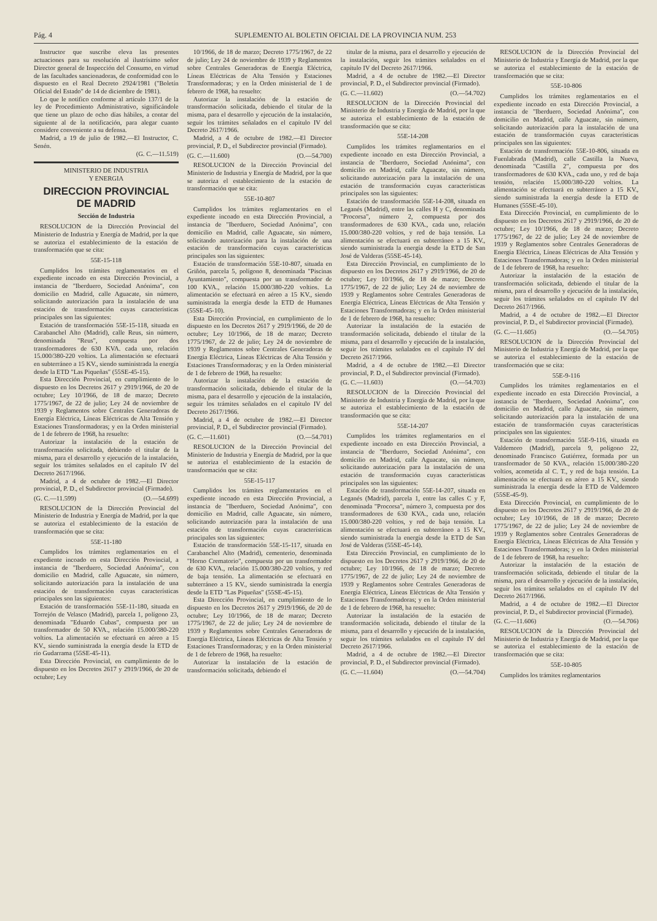Pág. 4 SUPLEMENTO AL BOLETIN OFICIAL DE LA PROVINCIA NUM. 253
Instructor que suscribe eleva las presentes actuaciones para su resolución al ilustrísimo señor Director general de Inspección del Consumo, en virtud de las facultades sancionadoras, de conformidad con lo dispuesto en el Real Decreto 2924/1981 ("Boletín Oficial del Estado" de 14 de diciembre de 1981).
Lo que le notifico conforme al artículo 137/1 de la ley de Procedimiento Administrativo, significándole que tiene un plazo de ocho días hábiles, a contar del siguiente al de la notificación, para alegar cuanto considere conveniente a su defensa.
Madrid, a 19 de julio de 1982.—El Instructor, C. Senén.
(G. C.—11.519)
MINISTERIO DE INDUSTRIA
Y ENERGIA
DIRECCION PROVINCIAL
DE MADRID
Sección de Industria
RESOLUCION de la Dirección Provincial del Ministerio de Industria y Energía de Madrid, por la que se autoriza el establecimiento de la estación de transformación que se cita:
55E-15-118
Cumplidos los trámites reglamentarios en el expediente incoado en esta Dirección Provincial, a instancia de "Iberduero, Sociedad Anónima", con domicilio en Madrid, calle Aguacate, sin número, solicitando autorización para la instalación de una estación de transformación cuyas características principales son las siguientes:
Estación de transformación 55E-15-118, situada en Carabanchel Alto (Madrid), calle Reus, sin número, denominada "Reus", compuesta por dos transformadores de 630 KVA. cada uno, relación 15.000/380-220 voltios. La alimentación se efectuará en subterráneo a 15 KV., siendo suministrada la energía desde la ETD "Las Piqueñas" (55SE-45-15).
Esta Dirección Provincial, en cumplimiento de lo dispuesto en los Decretos 2617 y 2919/1966, de 20 de octubre; Ley 10/1966, de 18 de marzo; Decreto 1775/1967, de 22 de julio; Ley 24 de noviembre de 1939 y Reglamentos sobre Centrales Generadoras de Energía Eléctrica, Líneas Eléctricas de Alta Tensión y Estaciones Transformadoras; y en la Orden ministerial de 1 de febrero de 1968, ha resuelto:
Autorizar la instalación de la estación de transformación solicitada, debiendo el titular de la misma, para el desarrollo y ejecución de la instalación, seguir los trámites señalados en el capítulo IV del Decreto 2617/1966.
Madrid, a 4 de octubre de 1982.—El Director provincial, P. D., el Subdirector provincial (Firmado).
(G. C.—11.599) (O.—54.699)
RESOLUCION de la Dirección Provincial del Ministerio de Industria y Energía de Madrid, por la que se autoriza el establecimiento de la estación de transformación que se cita:
55E-11-180
Cumplidos los trámites reglamentarios en el expediente incoado en esta Dirección Provincial, a instancia de "Iberduero, Sociedad Anónima", con domicilio en Madrid, calle Aguacate, sin número, solicitando autorización para la instalación de una estación de transformación cuyas características principales son las siguientes:
Estación de transformación 55E-11-180, situada en Torrejón de Velasco (Madrid), parcela 1, polígono 23, denominada "Eduardo Cubas", compuesta por un transformador de 50 KVA., relación 15.000/380-220 voltios. La alimentación se efectuará en aéreo a 15 KV., siendo suministrada la energía desde la ETD de río Gudarrama (55SE-45-11).
Esta Dirección Provincial, en cumplimiento de lo dispuesto en los Decretos 2617 y 2919/1966, de 20 de octubre; Ley
10/1966, de 18 de marzo; Decreto 1775/1967, de 22 de julio; Ley 24 de noviembre de 1939 y Reglamentos sobre Centrales Generadoras de Energía Eléctrica, Líneas Eléctricas de Alta Tensión y Estaciones Transformadoras; y en la Orden ministerial de 1 de febrero de 1968, ha resuelto:
Autorizar la instalación de la estación de transformación solicitada, debiendo el titular de la misma, para el desarrollo y ejecución de la instalación, seguir los trámites señalados en el capítulo IV del Decreto 2617/1966.
Madrid, a 4 de octubre de 1982.—El Director provincial, P. D., el Subdirector provincial (Firmado).
(G. C.—11.600) (O.—54.700)
RESOLUCION de la Dirección Provincial del Ministerio de Industria y Energía de Madrid, por la que se autoriza el establecimiento de la estación de transformación que se cita:
55E-10-807
Cumplidos los trámites reglamentarios en el expediente incoado en esta Dirección Provincial, a instancia de "Iberduero, Sociedad Anónima", con domicilio en Madrid, calle Aguacate, sin número, solicitando autorización para la instalación de una estación de transformación cuyas características principales son las siguientes:
Estación de transformación 55E-10-807, situada en Griñón, parcela 5, polígono 8, denominada "Piscinas Ayuntamiento", compuesta por un transformador de 100 KVA., relación 15.000/380-220 voltios. La alimentación se efectuará en aéreo a 15 KV., siendo suministrada la energía desde la ETD de Humanes (55SE-45-10).
Esta Dirección Provincial, en cumplimiento de lo dispuesto en los Decretos 2617 y 2919/1966, de 20 de octubre; Ley 10/1966, de 18 de marzo; Decreto 1775/1967, de 22 de julio; Ley 24 de noviembre de 1939 y Reglamentos sobre Centrales Generadoras de Energía Eléctrica, Líneas Eléctricas de Alta Tensión y Estaciones Transformadoras; y en la Orden ministerial de 1 de febrero de 1968, ha resuelto:
Autorizar la instalación de la estación de transformación solicitada, debiendo el titular de la misma, para el desarrollo y ejecución de la instalación, seguir los trámites señalados en el capítulo IV del Decreto 2617/1966.
Madrid, a 4 de octubre de 1982.—El Director provincial, P. D., el Subdirector provincial (Firmado).
(G. C.—11.601) (O.—54.701)
RESOLUCION de la Dirección Provincial del Ministerio de Industria y Energía de Madrid, por la que se autoriza el establecimiento de la estación de transformación que se cita:
55E-15-117
Cumplidos los trámites reglamentarios en el expediente incoado en esta Dirección Provincial, a instancia de "Iberduero, Sociedad Anónima", con domicilio en Madrid, calle Aguacate, sin número, solicitando autorización para la instalación de una estación de transformación cuyas características principales son las siguientes:
Estación de transformación 55E-15-117, situada en Carabanchel Alto (Madrid), cementerio, denominada "Horno Crematorio", compuesta por un transformador de 630 KVA., relación 15.000/380-220 voltios, y red de baja tensión. La alimentación se efectuará en subterráneo a 15 KV., siendo suministrada la energía desde la ETD "Las Piqueñas" (55SE-45-15).
Esta Dirección Provincial, en cumplimiento de lo dispuesto en los Decretos 2617 y 2919/1966, de 20 de octubre; Ley 10/1966, de 18 de marzo; Decreto 1775/1967, de 22 de julio; Ley 24 de noviembre de 1939 y Reglamentos sobre Centrales Generadoras de Energía Eléctrica, Líneas Eléctricas de Alta Tensión y Estaciones Transformadoras; y en la Orden ministerial de 1 de febrero de 1968, ha resuelto:
Autorizar la instalación de la estación de transformación solicitada, debiendo el
titular de la misma, para el desarrollo y ejecución de la instalación, seguir los trámites señalados en el capítulo IV del Decreto 2617/1966.
Madrid, a 4 de octubre de 1982.—El Director provincial, P. D., el Subdirector provincial (Firmado).
(G. C.—11.602) (O.—54.702)
RESOLUCION de la Dirección Provincial del Ministerio de Industria y Energía de Madrid, por la que se autoriza el establecimiento de la estación de transformación que se cita:
55E-14-208
Cumplidos los trámites reglamentarios en el expediente incoado en esta Dirección Provincial, a instancia de "Iberduero, Sociedad Anónima", con domicilio en Madrid, calle Aguacate, sin número, solicitando autorización para la instalación de una estación de transformación cuyas características principales son las siguientes:
Estación de transformación 55E-14-208, situada en Leganés (Madrid), entre las calles H y C, denominada "Procorsa", número 2, compuesta por dos transformadores de 630 KVA., cada uno, relación 15.000/380-220 voltios, y red de baja tensión. La alimentación se efectuará en subterráneo a 15 KV., siendo suministrada la energía desde la ETD de San José de Valderas (55SE-45-14).
Esta Dirección Provincial, en cumplimiento de lo dispuesto en los Decretos 2617 y 2919/1966, de 20 de octubre; Ley 10/1966, de 18 de marzo; Decreto 1775/1967, de 22 de julio; Ley 24 de noviembre de 1939 y Reglamentos sobre Centrales Generadoras de Energía Eléctrica, Líneas Eléctricas de Alta Tensión y Estaciones Transformadoras; y en la Orden ministerial de 1 de febrero de 1968, ha resuelto:
Autorizar la instalación de la estación de transformación solicitada, debiendo el titular de la misma, para el desarrollo y ejecución de la instalación, seguir los trámites señalados en el capítulo IV del Decreto 2617/1966.
Madrid, a 4 de octubre de 1982.—El Director provincial, P. D., el Subdirector provincial (Firmado).
(G. C.—11.603) (O.—54.703)
RESOLUCION de la Dirección Provincial del Ministerio de Industria y Energía de Madrid, por la que se autoriza el establecimiento de la estación de transformación que se cita:
55E-14-207
Cumplidos los trámites reglamentarios en el expediente incoado en esta Dirección Provincial, a instancia de "Iberduero, Sociedad Anónima", con domicilio en Madrid, calle Aguacate, sin número, solicitando autorización para la instalación de una estación de transformación cuyas características principales son las siguientes:
Estación de transformación 55E-14-207, situada en Leganés (Madrid), parcela 1, entre las calles C y F, denominada "Procorsa", número 3, compuesta por dos transformadores de 630 KVA., cada uno, relación 15.000/380-220 voltios, y red de baja tensión. La alimentación se efectuará en subterráneo a 15 KV., siendo suministrada la energía desde la ETD de San José de Valderas (55SE-45-14).
Esta Dirección Provincial, en cumplimiento de lo dispuesto en los Decretos 2617 y 2919/1966, de 20 de octubre; Ley 10/1966, de 18 de marzo; Decreto 1775/1967, de 22 de julio; Ley 24 de noviembre de 1939 y Reglamentos sobre Centrales Generadoras de Energía Eléctrica, Líneas Eléctricas de Alta Tensión y Estaciones Transformadoras; y en la Orden ministerial de 1 de febrero de 1968, ha resuelto:
Autorizar la instalación de la estación de transformación solicitada, debiendo el titular de la misma, para el desarrollo y ejecución de la instalación, seguir los trámites señalados en el capítulo IV del Decreto 2617/1966.
Madrid, a 4 de octubre de 1982.—El Director provincial, P. D., el Subdirector provincial (Firmado).
(G. C.—11.604) (O.—54.704)
RESOLUCION de la Dirección Provincial del Ministerio de Industria y Energía de Madrid, por la que se autoriza el establecimiento de la estación de transformación que se cita:
55E-10-806
Cumplidos los trámites reglamentarios en el expediente incoado en esta Dirección Provincial, a instancia de "Iberduero, Sociedad Anónima", con domicilio en Madrid, calle Aguacate, sin número, solicitando autorización para la instalación de una estación de transformación cuyas características principales son las siguientes:
Estación de transformación 55E-10-806, situada en Fuenlabrada (Madrid), calle Castilla la Nueva, denominada "Castilla 2", compuesta por dos transformadores de 630 KVA., cada uno, y red de baja tensión, relación 15.000/380-220 voltios. La alimentación se efectuará en subterráneo a 15 KV., siendo suministrada la energía desde la ETD de Humanes (55SE-45-10).
Esta Dirección Provincial, en cumplimiento de lo dispuesto en los Decretos 2617 y 2919/1966, de 20 de octubre; Ley 10/1966, de 18 de marzo; Decreto 1775/1967, de 22 de julio; Ley 24 de noviembre de 1939 y Reglamentos sobre Centrales Generadoras de Energía Eléctrica, Líneas Eléctricas de Alta Tensión y Estaciones Transformadoras; y en la Orden ministerial de 1 de febrero de 1968, ha resuelto:
Autorizar la instalación de la estación de transformación solicitada, debiendo el titular de la misma, para el desarrollo y ejecución de la instalación, seguir los trámites señalados en el capítulo IV del Decreto 2617/1966.
Madrid, a 4 de octubre de 1982.—El Director provincial, P. D., el Subdirector provincial (Firmado).
(G. C.—11.605) (O.—54.705)
RESOLUCION de la Dirección Provincial del Ministerio de Industria y Energía de Madrid, por la que se autoriza el establecimiento de la estación de transformación que se cita:
55E-9-116
Cumplidos los trámites reglamentarios en el expediente incoado en esta Dirección Provincial, a instancia de "Iberduero, Sociedad Anónima", con domicilio en Madrid, calle Aguacate, sin número, solicitando autorización para la instalación de una estación de transformación cuyas características principales son las siguientes:
Estación de transformación 55E-9-116, situada en Valdemoro (Madrid), parcela 9, polígono 22, denominado Francisco Gutiérrez, formada por un transformador de 50 KVA., relación 15.000/380-220 voltios, acometida al C. T., y red de baja tensión. La alimentación se efectuará en aéreo a 15 KV., siendo suministrada la energía desde la ETD de Valdemoro (55SE-45-9).
Esta Dirección Provincial, en cumplimiento de lo dispuesto en los Decretos 2617 y 2919/1966, de 20 de octubre; Ley 10/1966, de 18 de marzo; Decreto 1775/1967, de 22 de julio; Ley 24 de noviembre de 1939 y Reglamentos sobre Centrales Generadoras de Energía Eléctrica, Líneas Eléctricas de Alta Tensión y Estaciones Transformadoras; y en la Orden ministerial de 1 de febrero de 1968, ha resuelto:
Autorizar la instalación de la estación de transformación solicitada, debiendo el titular de la misma, para el desarrollo y ejecución de la instalación, seguir los trámites señalados en el capítulo IV del Decreto 2617/1966.
Madrid, a 4 de octubre de 1982.—El Director provincial, P. D., el Subdirector provincial (Firmado).
(G. C.—11.606) (O.—54.706)
RESOLUCION de la Dirección Provincial del Ministerio de Industria y Energía de Madrid, por la que se autoriza el establecimiento de la estación de transformación que se cita:
55E-10-805
Cumplidos los trámites reglamentarios